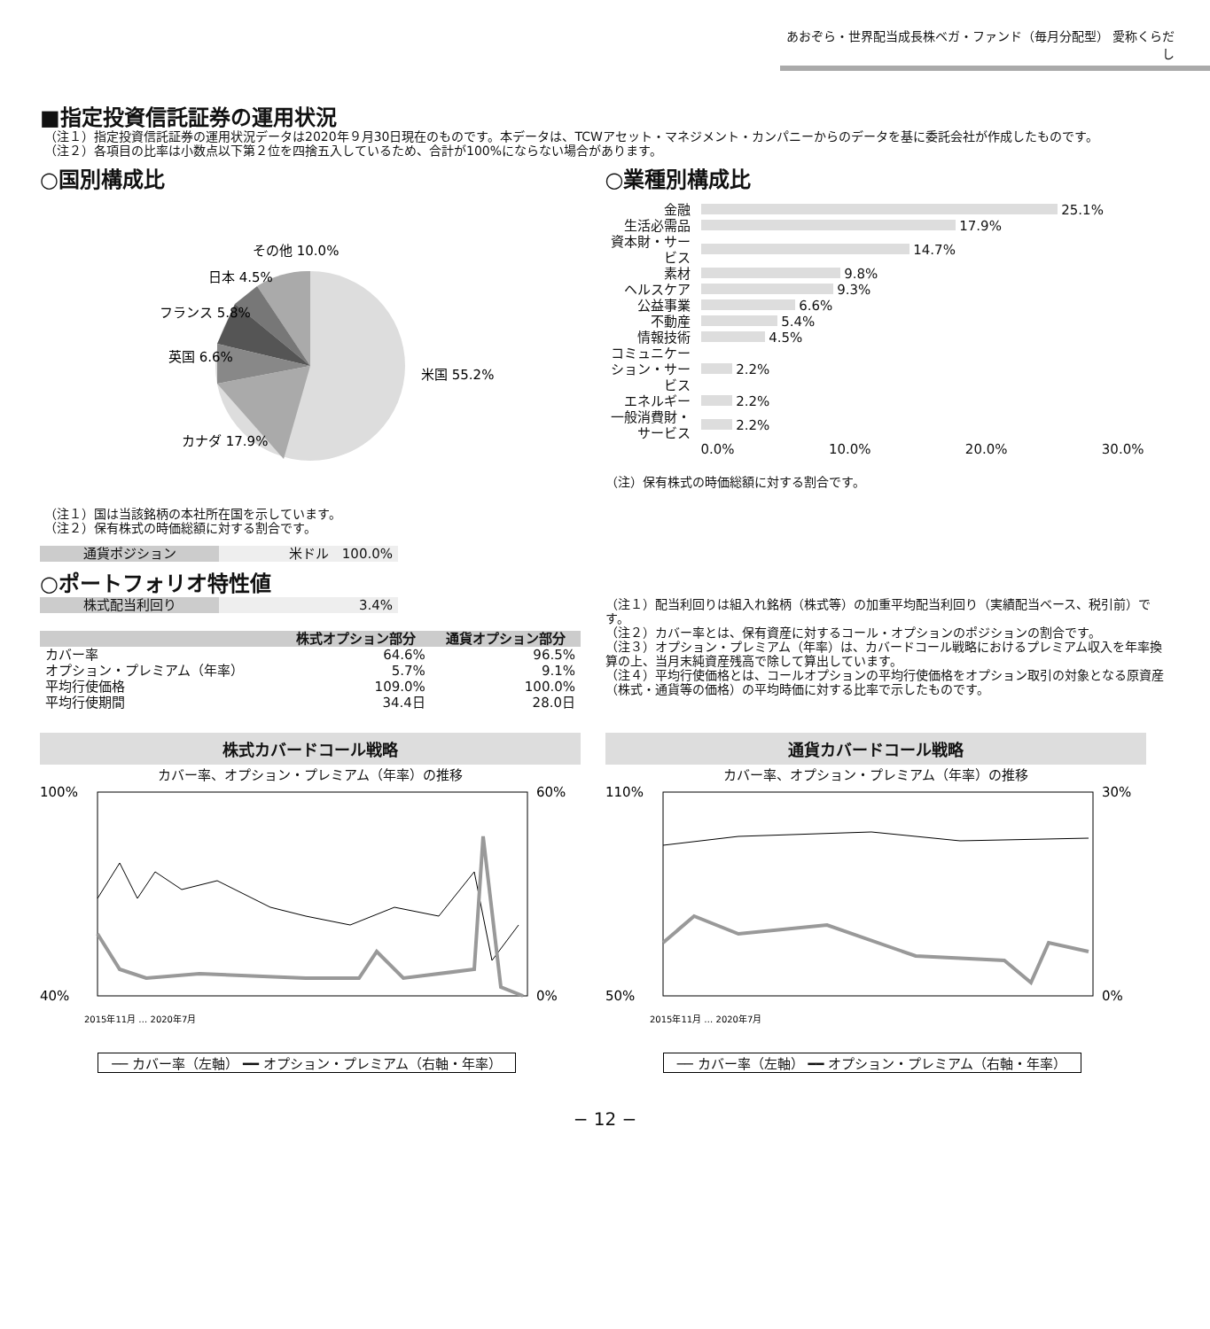あおぞら・世界配当成長株ベガ・ファンド（毎月分配型） 愛称くらだし
■指定投資信託証券の運用状況
（注１）指定投資信託証券の運用状況データは2020年９月30日現在のものです。本データは、TCWアセット・マネジメント・カンパニーからのデータを基に委託会社が作成したものです。
（注２）各項目の比率は小数点以下第２位を四捨五入しているため、合計が100%にならない場合があります。
○国別構成比
その他 10.0%
日本 4.5%
フランス 5.8%
英国 6.6%
米国 55.2%
カナダ 17.9%
（注１）国は当該銘柄の本社所在国を示しています。
（注２）保有株式の時価総額に対する割合です。
| 通貨ポジション | 米ドル 100.0% |
○業種別構成比
| 金融 | 25.1% |
| 生活必需品 | 17.9% |
| 資本財・サービス | 14.7% |
| 素材 | 9.8% |
| ヘルスケア | 9.3% |
| 公益事業 | 6.6% |
| 不動産 | 5.4% |
| 情報技術 | 4.5% |
| コミュニケーション・サービス | 2.2% |
| エネルギー | 2.2% |
| 一般消費財・サービス | 2.2% |
| | 0.0% 10.0% 20.0% 30.0% |
（注）保有株式の時価総額に対する割合です。
○ポートフォリオ特性値
| 株式配当利回り | 3.4% |
| | 株式オプション部分 | 通貨オプション部分 |
| --- | --- | --- |
| カバー率 | 64.6% | 96.5% |
| オプション・プレミアム（年率） | 5.7% | 9.1% |
| 平均行使価格 | 109.0% | 100.0% |
| 平均行使期間 | 34.4日 | 28.0日 |
（注１）配当利回りは組入れ銘柄（株式等）の加重平均配当利回り（実績配当ベース、税引前）です。
（注２）カバー率とは、保有資産に対するコール・オプションのポジションの割合です。
（注３）オプション・プレミアム（年率）は、カバードコール戦略におけるプレミアム収入を年率換算の上、当月末純資産残高で除して算出しています。
（注４）平均行使価格とは、コールオプションの平均行使価格をオプション取引の対象となる原資産（株式・通貨等の価格）の平均時価に対する比率で示したものです。
株式カバードコール戦略
カバー率、オプション・プレミアム（年率）の推移
100%
40%
60%
0%
2015年11月 … 2020年7月
── カバー率（左軸） ━━ オプション・プレミアム（右軸・年率）
通貨カバードコール戦略
カバー率、オプション・プレミアム（年率）の推移
110%
50%
30%
0%
2015年11月 … 2020年7月
── カバー率（左軸） ━━ オプション・プレミアム（右軸・年率）
− 12 −